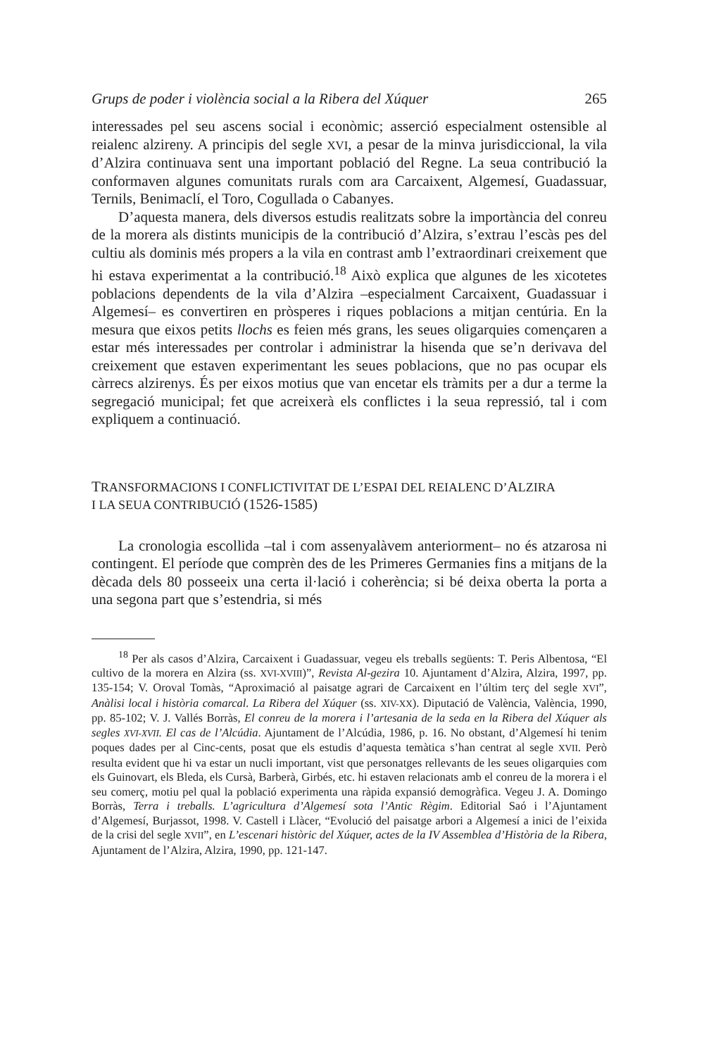Grups de poder i violència social a la Ribera del Xúquer 265
interessades pel seu ascens social i econòmic; asserció especialment ostensible al reialenc alzireny. A principis del segle XVI, a pesar de la minva jurisdiccional, la vila d’Alzira continuava sent una important població del Regne. La seua contribució la conformaven algunes comunitats rurals com ara Carcaixent, Algemesí, Guadassuar, Ternils, Benimaclí, el Toro, Cogullada o Cabanyes.
D’aquesta manera, dels diversos estudis realitzats sobre la importància del conreu de la morera als distints municipis de la contribució d’Alzira, s’extrau l’escàs pes del cultiu als dominis més propers a la vila en contrast amb l’extraordinari creixement que hi estava experimentat a la contribució.<sup>18</sup> Això explica que algunes de les xicotetes poblacions dependents de la vila d’Alzira –especialment Carcaixent, Guadassuar i Algemesí– es convertiren en pròsperes i riques poblacions a mitjan centúria. En la mesura que eixos petits llochs es feien més grans, les seues oligarquies començaren a estar més interessades per controlar i administrar la hisenda que se’n derivava del creixement que estaven experimentant les seues poblacions, que no pas ocupar els càrrecs alzirenys. És per eixos motius que van encetar els tràmits per a dur a terme la segregació municipal; fet que acreixerà els conflictes i la seua repressió, tal i com expliquem a continuació.
TRANSFORMACIONS I CONFLICTIVITAT DE L’ESPAI DEL REIALENC D’ALZIRA
I LA SEUA CONTRIBUCIÓ (1526-1585)
La cronologia escollida –tal i com assenyalàvem anteriorment– no és atzarosa ni contingent. El període que comprèn des de les Primeres Germanies fins a mitjans de la dècada dels 80 posseeix una certa il·lació i coherència; si bé deixa oberta la porta a una segona part que s’estendria, si més
<sup>18</sup> Per als casos d’Alzira, Carcaixent i Guadassuar, vegeu els treballs següents: T. Peris Albentosa, “El cultivo de la morera en Alzira (ss. XVI-XVIII)”, Revista Al-gezira 10. Ajuntament d’Alzira, Alzira, 1997, pp. 135-154; V. Oroval Tomàs, “Aproximació al paisatge agrari de Carcaixent en l’últim terç del segle XVI”, Anàlisi local i història comarcal. La Ribera del Xúquer (ss. XIV-XX). Diputació de València, València, 1990, pp. 85-102; V. J. Vallés Borràs, El conreu de la morera i l’artesania de la seda en la Ribera del Xúquer als segles XVI-XVII. El cas de l’Alcúdia. Ajuntament de l’Alcúdia, 1986, p. 16. No obstant, d’Algemesí hi tenim poques dades per al Cinc-cents, posat que els estudis d’aquesta temàtica s’han centrat al segle XVII. Però resulta evident que hi va estar un nucli important, vist que personatges rellevants de les seues oligarquies com els Guinovart, els Bleda, els Cursà, Barberà, Girbés, etc. hi estaven relacionats amb el conreu de la morera i el seu comerç, motiu pel qual la població experimenta una ràpida expansió demogràfica. Vegeu J. A. Domingo Borràs, Terra i treballs. L’agricultura d’Algemesí sota l’Antic Règim. Editorial Saó i l’Ajuntament d’Algemesí, Burjassot, 1998. V. Castell i Llàcer, “Evolució del paisatge arbori a Algemesí a inici de l’eixida de la crisi del segle XVII”, en L’escenari històric del Xúquer, actes de la IV Assemblea d’Història de la Ribera, Ajuntament de l’Alzira, Alzira, 1990, pp. 121-147.